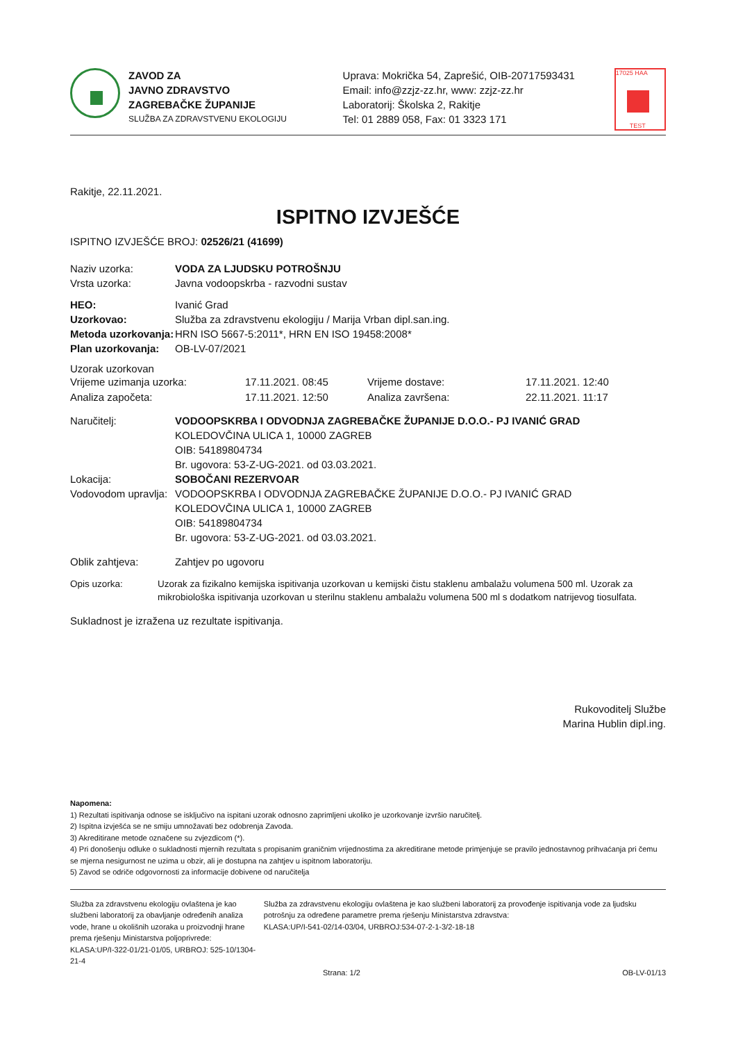ZAVOD ZA
JAVNO ZDRAVSTVO
ZAGREBAČKE ŽUPANIJE
SLUŽBA ZA ZDRAVSTVENU EKOLOGIJU
Uprava: Mokrička 54, Zaprešić, OIB-20717593431
Email: info@zzjz-zz.hr, www: zzjz-zz.hr
Laboratorij: Školska 2, Rakitje
Tel: 01 2889 058, Fax: 01 3323 171
17025 HAA
TEST
Rakitje, 22.11.2021.
ISPITNO IZVJEŠĆE
ISPITNO IZVJEŠĆE BROJ: 02526/21 (41699)
Naziv uzorka: VODA ZA LJUDSKU POTROŠNJU
Vrsta uzorka:
Javna vodoopskrba - razvodni sustav
HEO:
Ivanić Grad
Uzorkovao:
Služba za zdravstvenu ekologiju / Marija Vrban dipl.san.ing.
Metoda uzorkovanja:
HRN ISO 5667-5:2011*, HRN EN ISO 19458:2008*
Plan uzorkovanja:
OB-LV-07/2021
Uzorak uzorkovan
| Vrijeme uzimanja uzorka: | 17.11.2021. 08:45 | Vrijeme dostave: | 17.11.2021. 12:40 |
| Analiza započeta: | 17.11.2021. 12:50 | Analiza završena: | 22.11.2021. 11:17 |
Naručitelj: VODOOPSKRBA I ODVODNJA ZAGREBAČKE ŽUPANIJE D.O.O.- PJ IVANIĆ GRAD
KOLEDOVČINA ULICA 1, 10000 ZAGREB
OIB: 54189804734
Br. ugovora: 53-Z-UG-2021. od 03.03.2021.
Lokacija: SOBOČANI REZERVOAR
Vodovodom upravlja:
VODOOPSKRBA I ODVODNJA ZAGREBAČKE ŽUPANIJE D.O.O.- PJ IVANIĆ GRAD
KOLEDOVČINA ULICA 1, 10000 ZAGREB
OIB: 54189804734
Br. ugovora: 53-Z-UG-2021. od 03.03.2021.
Oblik zahtjeva:
Zahtjev po ugovoru
Opis uzorka: Uzorak za fizikalno kemijska ispitivanja uzorkovan u kemijski čistu staklenu ambalažu volumena 500 ml. Uzorak za mikrobiološka ispitivanja uzorkovan u sterilnu staklenu ambalažu volumena 500 ml s dodatkom natrijevog tiosulfata.
Sukladnost je izražena uz rezultate ispitivanja.
Rukovoditelj Službe
Marina Hublin dipl.ing.
Napomena:
1) Rezultati ispitivanja odnose se isključivo na ispitani uzorak odnosno zaprimljeni ukoliko je uzorkovanje izvršio naručitelj.
2) Ispitna izvješća se ne smiju umnožavati bez odobrenja Zavoda.
3) Akreditirane metode označene su zvjezdicom (*).
4) Pri donošenju odluke o sukladnosti mjernih rezultata s propisanim graničnim vrijednostima za akreditirane metode primjenjuje se pravilo jednostavnog prihvaćanja pri čemu se mjerna nesigurnost ne uzima u obzir, ali je dostupna na zahtjev u ispitnom laboratoriju.
5) Zavod se odriče odgovornosti za informacije dobivene od naručitelja
Služba za zdravstvenu ekologiju ovlaštena je kao službeni laboratorij za obavljanje određenih analiza vode, hrane u okolišnih uzoraka u proizvodnji hrane prema rješenju Ministarstva poljoprivrede:
KLASA:UP/I-322-01/21-01/05, URBROJ: 525-10/1304-21-4
Služba za zdravstvenu ekologiju ovlaštena je kao službeni laboratorij za provođenje ispitivanja vode za ljudsku potrošnju za određene parametre prema rješenju Ministarstva zdravstva:
KLASA:UP/I-541-02/14-03/04, URBROJ:534-07-2-1-3/2-18-18
Strana: 1/2 OB-LV-01/13